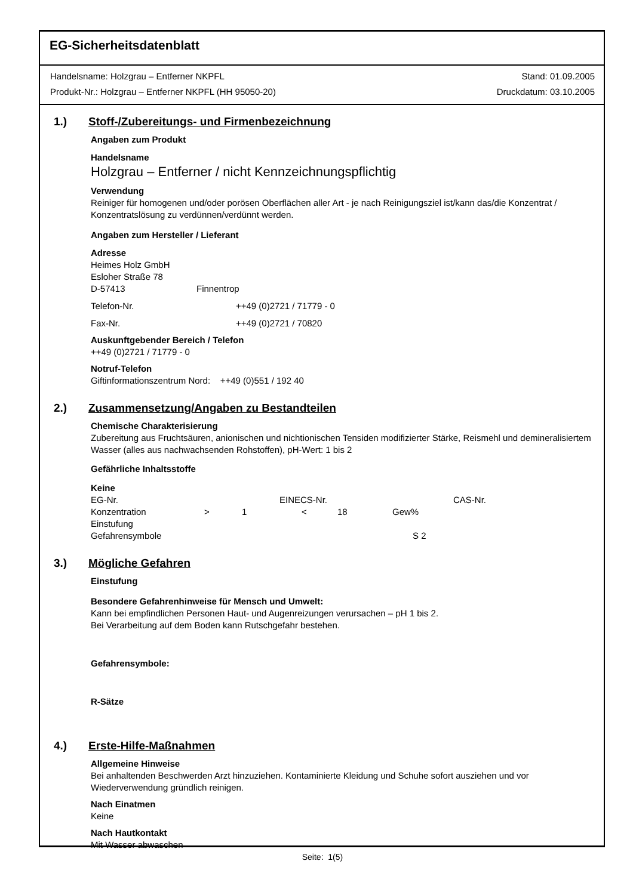EG-Sicherheitsdatenblatt
Handelsname: Holzgrau – Entferner NKPFL Stand: 01.09.2005
Produkt-Nr.: Holzgrau – Entferner NKPFL (HH 95050-20) Druckdatum: 03.10.2005
1.) Stoff-/Zubereitungs- und Firmenbezeichnung
Angaben zum Produkt
Handelsname
Holzgrau – Entferner / nicht Kennzeichnungspflichtig
Verwendung
Reiniger für homogenen und/oder porösen Oberflächen aller Art - je nach Reinigungsziel ist/kann das/die Konzentrat / Konzentratslösung zu verdünnen/verdünnt werden.
Angaben zum Hersteller / Lieferant
Adresse
Heimes Holz GmbH
Esloher Straße 78
D-57413 Finnentrop
Telefon-Nr. ++49 (0)2721 / 71779 - 0
Fax-Nr. ++49 (0)2721 / 70820
Auskunftgebender Bereich / Telefon
++49 (0)2721 / 71779 - 0
Notruf-Telefon
Giftinformationszentrum Nord: ++49 (0)551 / 192 40
2.) Zusammensetzung/Angaben zu Bestandteilen
Chemische Charakterisierung
Zubereitung aus Fruchtsäuren, anionischen und nichtionischen Tensiden modifizierter Stärke, Reismehl und demineralisiertem Wasser (alles aus nachwachsenden Rohstoffen), pH-Wert: 1 bis 2
Gefährliche Inhaltsstoffe
Keine
EG-Nr. EINECS-Nr. CAS-Nr.
Konzentration > 1 < 18 Gew%
Einstufung
Gefahrensymbole S 2
3.) Mögliche Gefahren
Einstufung
Besondere Gefahrenhinweise für Mensch und Umwelt:
Kann bei empfindlichen Personen Haut- und Augenreizungen verursachen – pH 1 bis 2.
Bei Verarbeitung auf dem Boden kann Rutschgefahr bestehen.
Gefahrensymbole:
R-Sätze
4.) Erste-Hilfe-Maßnahmen
Allgemeine Hinweise
Bei anhaltenden Beschwerden Arzt hinzuziehen. Kontaminierte Kleidung und Schuhe sofort ausziehen und vor Wiederverwendung gründlich reinigen.
Nach Einatmen
Keine
Nach Hautkontakt
Mit Wasser abwaschen
Seite: 1(5)